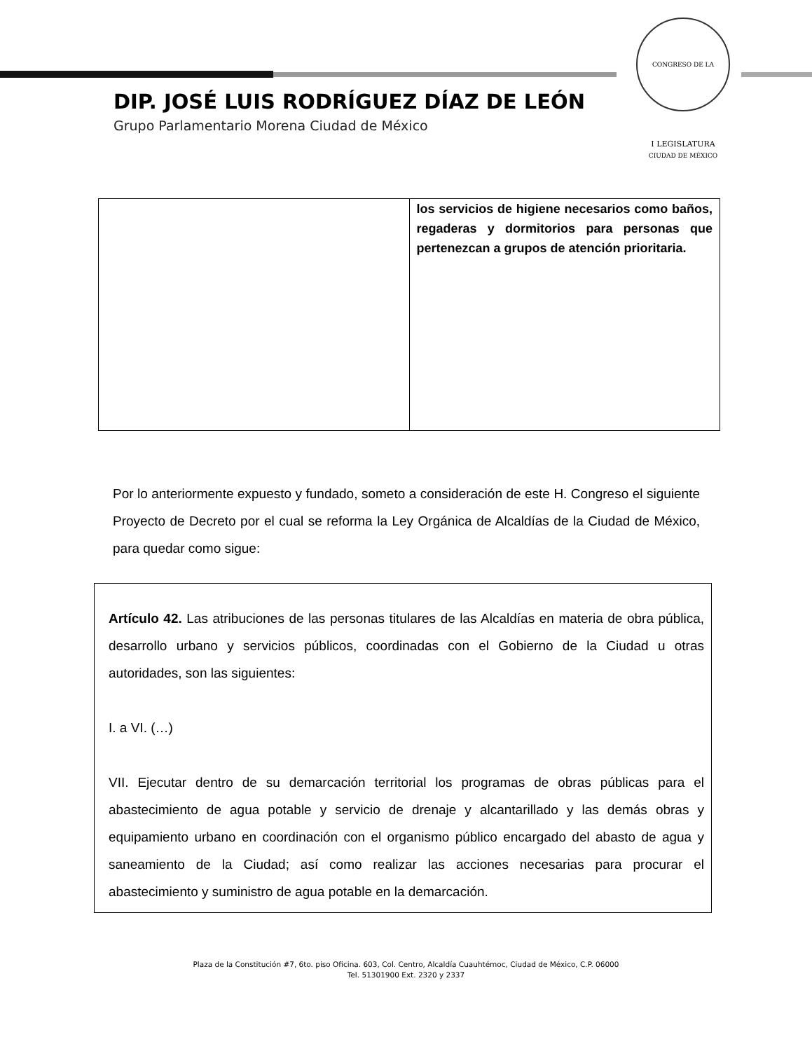CONGRESO DE LA CIUDAD DE MÉXICO
I LEGISLATURA
DIP. JOSÉ LUIS RODRÍGUEZ DÍAZ DE LEÓN
Grupo Parlamentario Morena Ciudad de México
| | los servicios de higiene necesarios como baños, regaderas y dormitorios para personas que pertenezcan a grupos de atención prioritaria. |
Por lo anteriormente expuesto y fundado, someto a consideración de este H. Congreso el siguiente Proyecto de Decreto por el cual se reforma la Ley Orgánica de Alcaldías de la Ciudad de México, para quedar como sigue:
Artículo 42. Las atribuciones de las personas titulares de las Alcaldías en materia de obra pública, desarrollo urbano y servicios públicos, coordinadas con el Gobierno de la Ciudad u otras autoridades, son las siguientes:
I. a VI. (…)
VII. Ejecutar dentro de su demarcación territorial los programas de obras públicas para el abastecimiento de agua potable y servicio de drenaje y alcantarillado y las demás obras y equipamiento urbano en coordinación con el organismo público encargado del abasto de agua y saneamiento de la Ciudad; así como realizar las acciones necesarias para procurar el abastecimiento y suministro de agua potable en la demarcación.
Plaza de la Constitución #7, 6to. piso Oficina. 603, Col. Centro, Alcaldía Cuauhtémoc, Ciudad de México, C.P. 06000
Tel. 51301900 Ext. 2320 y 2337